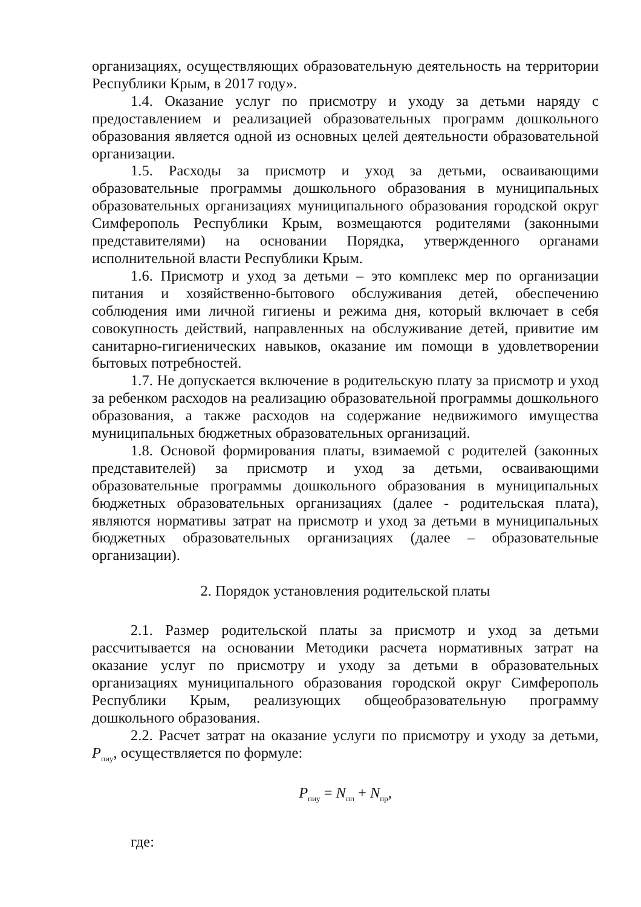организациях, осуществляющих образовательную деятельность на территории Республики Крым, в 2017 году».
1.4. Оказание услуг по присмотру и уходу за детьми наряду с предоставлением и реализацией образовательных программ дошкольного образования является одной из основных целей деятельности образовательной организации.
1.5. Расходы за присмотр и уход за детьми, осваивающими образовательные программы дошкольного образования в муниципальных образовательных организациях муниципального образования городской округ Симферополь Республики Крым, возмещаются родителями (законными представителями) на основании Порядка, утвержденного органами исполнительной власти Республики Крым.
1.6. Присмотр и уход за детьми – это комплекс мер по организации питания и хозяйственно-бытового обслуживания детей, обеспечению соблюдения ими личной гигиены и режима дня, который включает в себя совокупность действий, направленных на обслуживание детей, привитие им санитарно-гигиенических навыков, оказание им помощи в удовлетворении бытовых потребностей.
1.7. Не допускается включение в родительскую плату за присмотр и уход за ребенком расходов на реализацию образовательной программы дошкольного образования, а также расходов на содержание недвижимого имущества муниципальных бюджетных образовательных организаций.
1.8. Основой формирования платы, взимаемой с родителей (законных представителей) за присмотр и уход за детьми, осваивающими образовательные программы дошкольного образования в муниципальных бюджетных образовательных организациях (далее - родительская плата), являются нормативы затрат на присмотр и уход за детьми в муниципальных бюджетных образовательных организациях (далее – образовательные организации).
2. Порядок установления родительской платы
2.1. Размер родительской платы за присмотр и уход за детьми рассчитывается на основании Методики расчета нормативных затрат на оказание услуг по присмотру и уходу за детьми в образовательных организациях муниципального образования городской округ Симферополь Республики Крым, реализующих общеобразовательную программу дошкольного образования.
2.2. Расчет затрат на оказание услуги по присмотру и уходу за детьми, P<sub>пиу</sub>, осуществляется по формуле:
P<sub>пиу</sub> = N<sub>пп</sub> + N<sub>пр</sub>,
где: